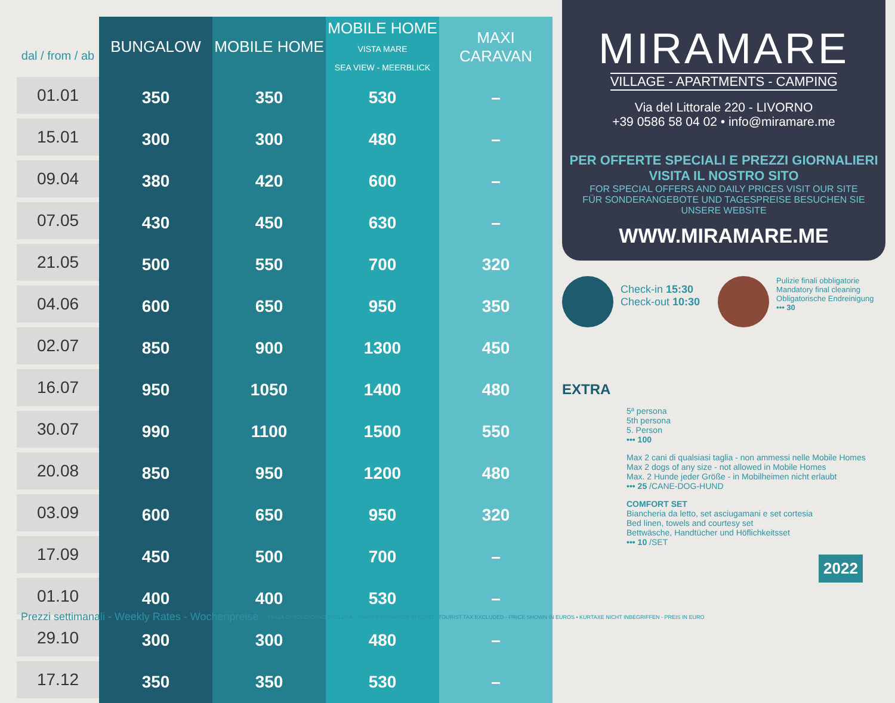| dal / from / ab | BUNGALOW | MOBILE HOME | MOBILE HOME VISTA MARE SEA VIEW - MEERBLICK | MAXI CARAVAN |
| --- | --- | --- | --- | --- |
| 01.01 | 350 | 350 | 530 | – |
| 15.01 | 300 | 300 | 480 | – |
| 09.04 | 380 | 420 | 600 | – |
| 07.05 | 430 | 450 | 630 | – |
| 21.05 | 500 | 550 | 700 | 320 |
| 04.06 | 600 | 650 | 950 | 350 |
| 02.07 | 850 | 900 | 1300 | 450 |
| 16.07 | 950 | 1050 | 1400 | 480 |
| 30.07 | 990 | 1100 | 1500 | 550 |
| 20.08 | 850 | 950 | 1200 | 480 |
| 03.09 | 600 | 650 | 950 | 320 |
| 17.09 | 450 | 500 | 700 | – |
| 01.10 | 400 | 400 | 530 | – |
| 29.10 | 300 | 300 | 480 | – |
| 17.12 | 350 | 350 | 530 | – |
Prezzi settimanali - Weekly Rates - Wochenpreise
TASSA DI SOGGIORNO ESCLUSA - TARIFFE ESPRESSE IN EURO • TOURIST TAX EXCLUDED - PRICE SHOWN IN EUROS • KURTAXE NICHT INBEGRIFFEN - PREIS IN EURO
MIRAMARE
VILLAGE - APARTMENTS - CAMPING
Via del Littorale 220 - LIVORNO
+39 0586 58 04 02 • info@miramare.me
PER OFFERTE SPECIALI E PREZZI GIORNALIERI
VISITA IL NOSTRO SITO
FOR SPECIAL OFFERS AND DAILY PRICES VISIT OUR SITE
FÜR SONDERANGEBOTE UND TAGESPREISE BESUCHEN SIE UNSERE WEBSITE
WWW.MIRAMARE.ME
Check-in 15:30
Check-out 10:30
Pulizie finali obbligatorie
Mandatory final cleaning
Obligatorische Endreinigung
••• 30
EXTRA
5ª persona
5th persona
5. Person
••• 100
Max 2 cani di qualsiasi taglia - non ammessi nelle Mobile Homes
Max 2 dogs of any size - not allowed in Mobile Homes
Max. 2 Hunde jeder Größe - in Mobilheimen nicht erlaubt
••• 25 /CANE-DOG-HUND
COMFORT SET
Biancheria da letto, set asciugamani e set cortesia
Bed linen, towels and courtesy set
Bettwäsche, Handtücher und Höflichkeitsset
••• 10 /SET
2022